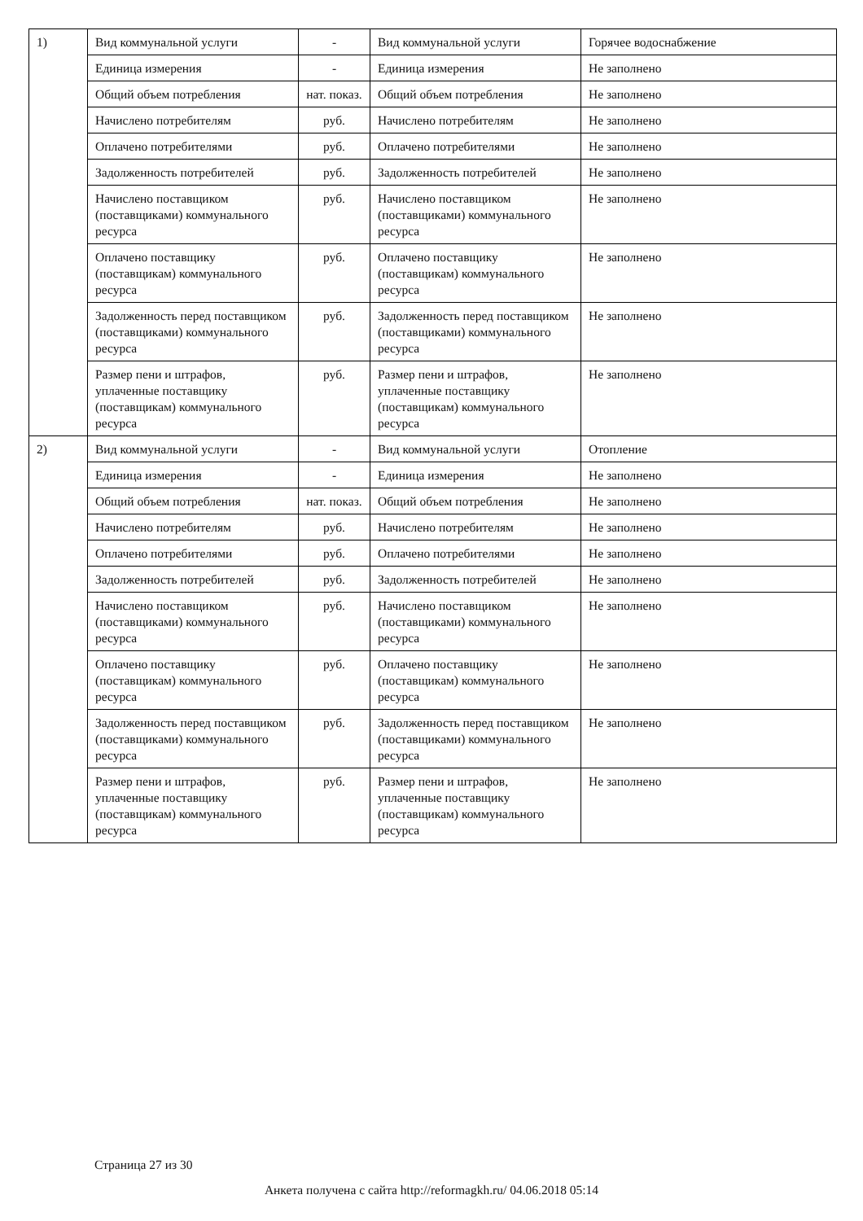| 1) | Вид коммунальной услуги | - | Вид коммунальной услуги | Горячее водоснабжение |
| | Единица измерения | - | Единица измерения | Не заполнено |
| | Общий объем потребления | нат. показ. | Общий объем потребления | Не заполнено |
| | Начислено потребителям | руб. | Начислено потребителям | Не заполнено |
| | Оплачено потребителями | руб. | Оплачено потребителями | Не заполнено |
| | Задолженность потребителей | руб. | Задолженность потребителей | Не заполнено |
| | Начислено поставщиком (поставщиками) коммунального ресурса | руб. | Начислено поставщиком (поставщиками) коммунального ресурса | Не заполнено |
| | Оплачено поставщику (поставщикам) коммунального ресурса | руб. | Оплачено поставщику (поставщикам) коммунального ресурса | Не заполнено |
| | Задолженность перед поставщиком (поставщиками) коммунального ресурса | руб. | Задолженность перед поставщиком (поставщиками) коммунального ресурса | Не заполнено |
| | Размер пени и штрафов, уплаченные поставщику (поставщикам) коммунального ресурса | руб. | Размер пени и штрафов, уплаченные поставщику (поставщикам) коммунального ресурса | Не заполнено |
| 2) | Вид коммунальной услуги | - | Вид коммунальной услуги | Отопление |
| | Единица измерения | - | Единица измерения | Не заполнено |
| | Общий объем потребления | нат. показ. | Общий объем потребления | Не заполнено |
| | Начислено потребителям | руб. | Начислено потребителям | Не заполнено |
| | Оплачено потребителями | руб. | Оплачено потребителями | Не заполнено |
| | Задолженность потребителей | руб. | Задолженность потребителей | Не заполнено |
| | Начислено поставщиком (поставщиками) коммунального ресурса | руб. | Начислено поставщиком (поставщиками) коммунального ресурса | Не заполнено |
| | Оплачено поставщику (поставщикам) коммунального ресурса | руб. | Оплачено поставщику (поставщикам) коммунального ресурса | Не заполнено |
| | Задолженность перед поставщиком (поставщиками) коммунального ресурса | руб. | Задолженность перед поставщиком (поставщиками) коммунального ресурса | Не заполнено |
| | Размер пени и штрафов, уплаченные поставщику (поставщикам) коммунального ресурса | руб. | Размер пени и штрафов, уплаченные поставщику (поставщикам) коммунального ресурса | Не заполнено |
Страница 27 из 30
Анкета получена с сайта http://reformagkh.ru/ 04.06.2018 05:14